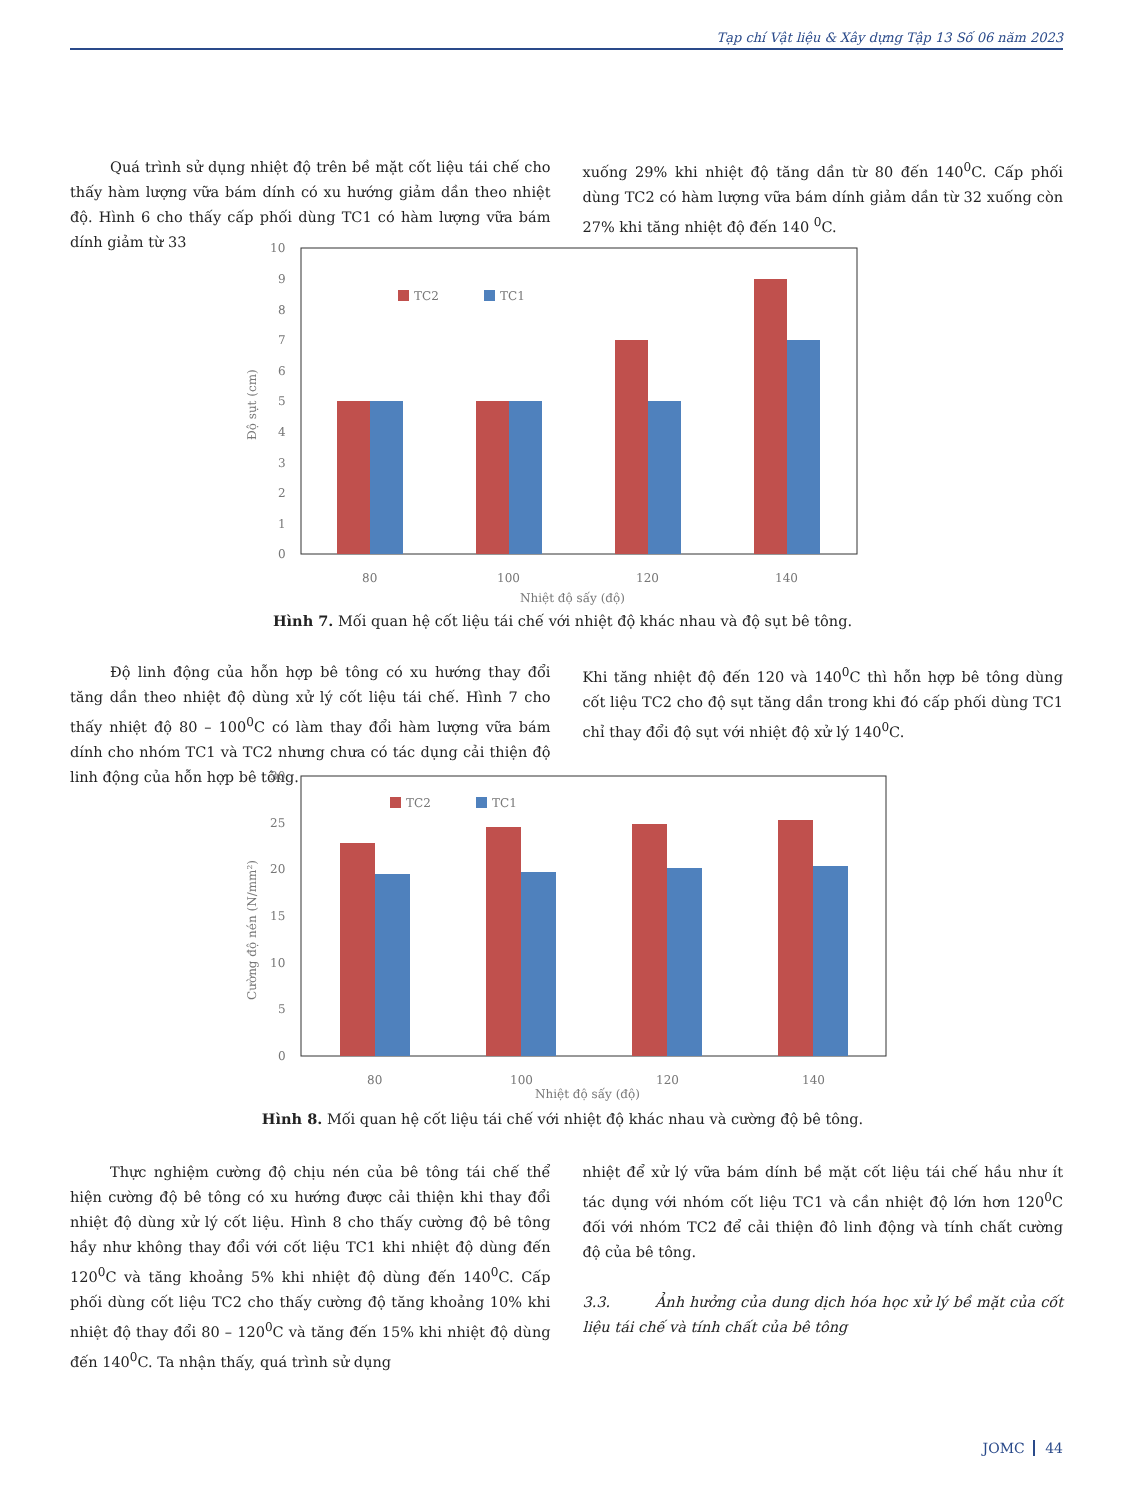Tạp chí Vật liệu & Xây dựng Tập 13 Số 06 năm 2023
Quá trình sử dụng nhiệt độ trên bề mặt cốt liệu tái chế cho thấy hàm lượng vữa bám dính có xu hướng giảm dần theo nhiệt độ. Hình 6 cho thấy cấp phối dùng TC1 có hàm lượng vữa bám dính giảm từ 33
xuống 29% khi nhiệt độ tăng dần từ 80 đến 140<sup>0</sup>C. Cấp phối dùng TC2 có hàm lượng vữa bám dính giảm dần từ 32 xuống còn 27% khi tăng nhiệt độ đến 140 <sup>0</sup>C.
10
9
8
7
6
5
4
3
2
1
0
Độ sụt (cm)
TC2
TC1
80
100
120
140
Nhiệt độ sấy (độ)
Hình 7. Mối quan hệ cốt liệu tái chế với nhiệt độ khác nhau và độ sụt bê tông.
Độ linh động của hỗn hợp bê tông có xu hướng thay đổi tăng dần theo nhiệt độ dùng xử lý cốt liệu tái chế. Hình 7 cho thấy nhiệt độ 80 – 100<sup>0</sup>C có làm thay đổi hàm lượng vữa bám dính cho nhóm TC1 và TC2 nhưng chưa có tác dụng cải thiện độ linh động của hỗn hợp bê tông.
Khi tăng nhiệt độ đến 120 và 140<sup>0</sup>C thì hỗn hợp bê tông dùng cốt liệu TC2 cho độ sụt tăng dần trong khi đó cấp phối dùng TC1 chỉ thay đổi độ sụt với nhiệt độ xử lý 140<sup>0</sup>C.
30
25
20
15
10
5
0
Cường độ nén (N/mm²)
TC2
TC1
80
100
120
140
Nhiệt độ sấy (độ)
Hình 8. Mối quan hệ cốt liệu tái chế với nhiệt độ khác nhau và cường độ bê tông.
Thực nghiệm cường độ chịu nén của bê tông tái chế thể hiện cường độ bê tông có xu hướng được cải thiện khi thay đổi nhiệt độ dùng xử lý cốt liệu. Hình 8 cho thấy cường độ bê tông hầy như không thay đổi với cốt liệu TC1 khi nhiệt độ dùng đến 120<sup>0</sup>C và tăng khoảng 5% khi nhiệt độ dùng đến 140<sup>0</sup>C. Cấp phối dùng cốt liệu TC2 cho thấy cường độ tăng khoảng 10% khi nhiệt độ thay đổi 80 – 120<sup>0</sup>C và tăng đến 15% khi nhiệt độ dùng đến 140<sup>0</sup>C. Ta nhận thấy, quá trình sử dụng
nhiệt để xử lý vữa bám dính bề mặt cốt liệu tái chế hầu như ít tác dụng với nhóm cốt liệu TC1 và cần nhiệt độ lớn hơn 120<sup>0</sup>C đối với nhóm TC2 để cải thiện đô linh động và tính chất cường độ của bê tông.
3.3. Ảnh hưởng của dung dịch hóa học xử lý bề mặt của cốt liệu tái chế và tính chất của bê tông
JOMC 44